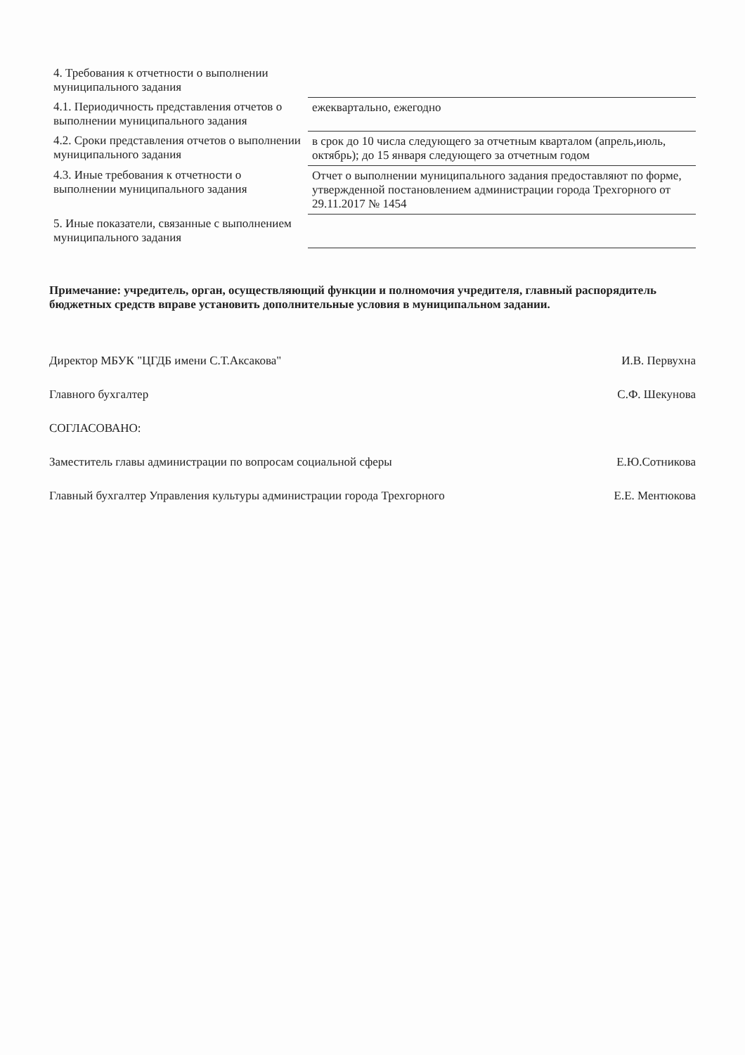| 4. Требования к отчетности о выполнении муниципального задания | |
| 4.1. Периодичность представления отчетов о выполнении муниципального задания | ежеквартально, ежегодно |
| 4.2. Сроки представления отчетов о выполнении муниципального задания | в срок до 10 числа следующего за отчетным кварталом (апрель,июль, октябрь); до 15 января следующего за отчетным годом |
| 4.3. Иные требования к отчетности о выполнении муниципального задания | Отчет о выполнении муниципального задания предоставляют по форме, утвержденной постановлением администрации города Трехгорного от 29.11.2017 № 1454 |
| 5. Иные показатели, связанные с выполнением муниципального задания | |
Примечание: учредитель, орган, осуществляющий функции и полномочия учредителя, главный распорядитель бюджетных средств вправе установить дополнительные условия в муниципальном задании.
Директор МБУК "ЦГДБ имени С.Т.Аксакова" И.В. Первухна
Главного бухгалтер С.Ф. Шекунова
СОГЛАСОВАНО:
Заместитель главы администрации по вопросам социальной сферы Е.Ю.Сотникова
Главный бухгалтер Управления культуры администрации города Трехгорного Е.Е. Ментюкова